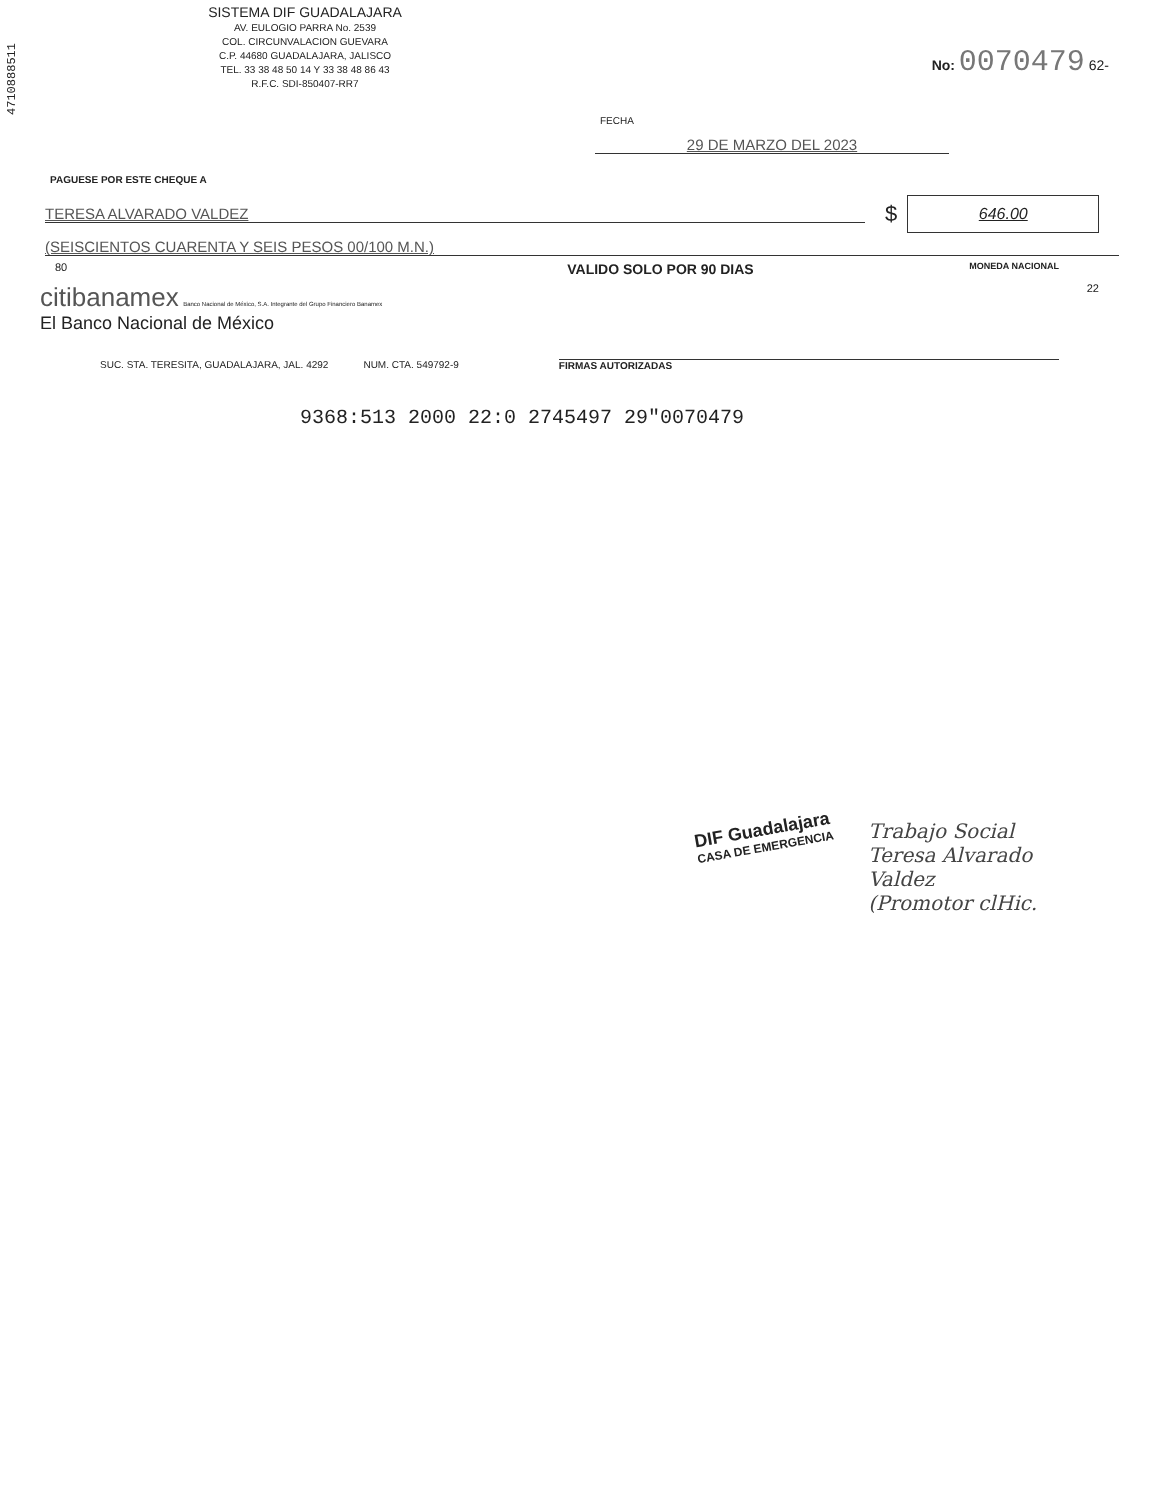4710888511
SISTEMA DIF GUADALAJARA
AV. EULOGIO PARRA No. 2539
COL. CIRCUNVALACION GUEVARA
C.P. 44680 GUADALAJARA, JALISCO
TEL. 33 38 48 50 14 Y 33 38 48 86 43
R.F.C. SDI-850407-RR7
No: 0070479 62-
FECHA
29 DE MARZO DEL 2023
PAGUESE POR ESTE CHEQUE A
TERESA ALVARADO VALDEZ
$
646.00
(SEISCIENTOS CUARENTA Y SEIS PESOS 00/100 M.N.)
80 VALIDO SOLO POR 90 DIAS MONEDA NACIONAL
citibanamex Banco Nacional de México, S.A. Integrante del Grupo Financiero Banamex
El Banco Nacional de México
22
SUC. STA. TERESITA, GUADALAJARA, JAL. 4292 NUM. CTA. 549792-9 FIRMAS AUTORIZADAS
9368:513 2000 22:0 2745497 29"0070479
DIF Guadalajara
CASA DE EMERGENCIA
Trabajo Social
Teresa Alvarado
Valdez
(Promotor clHic.